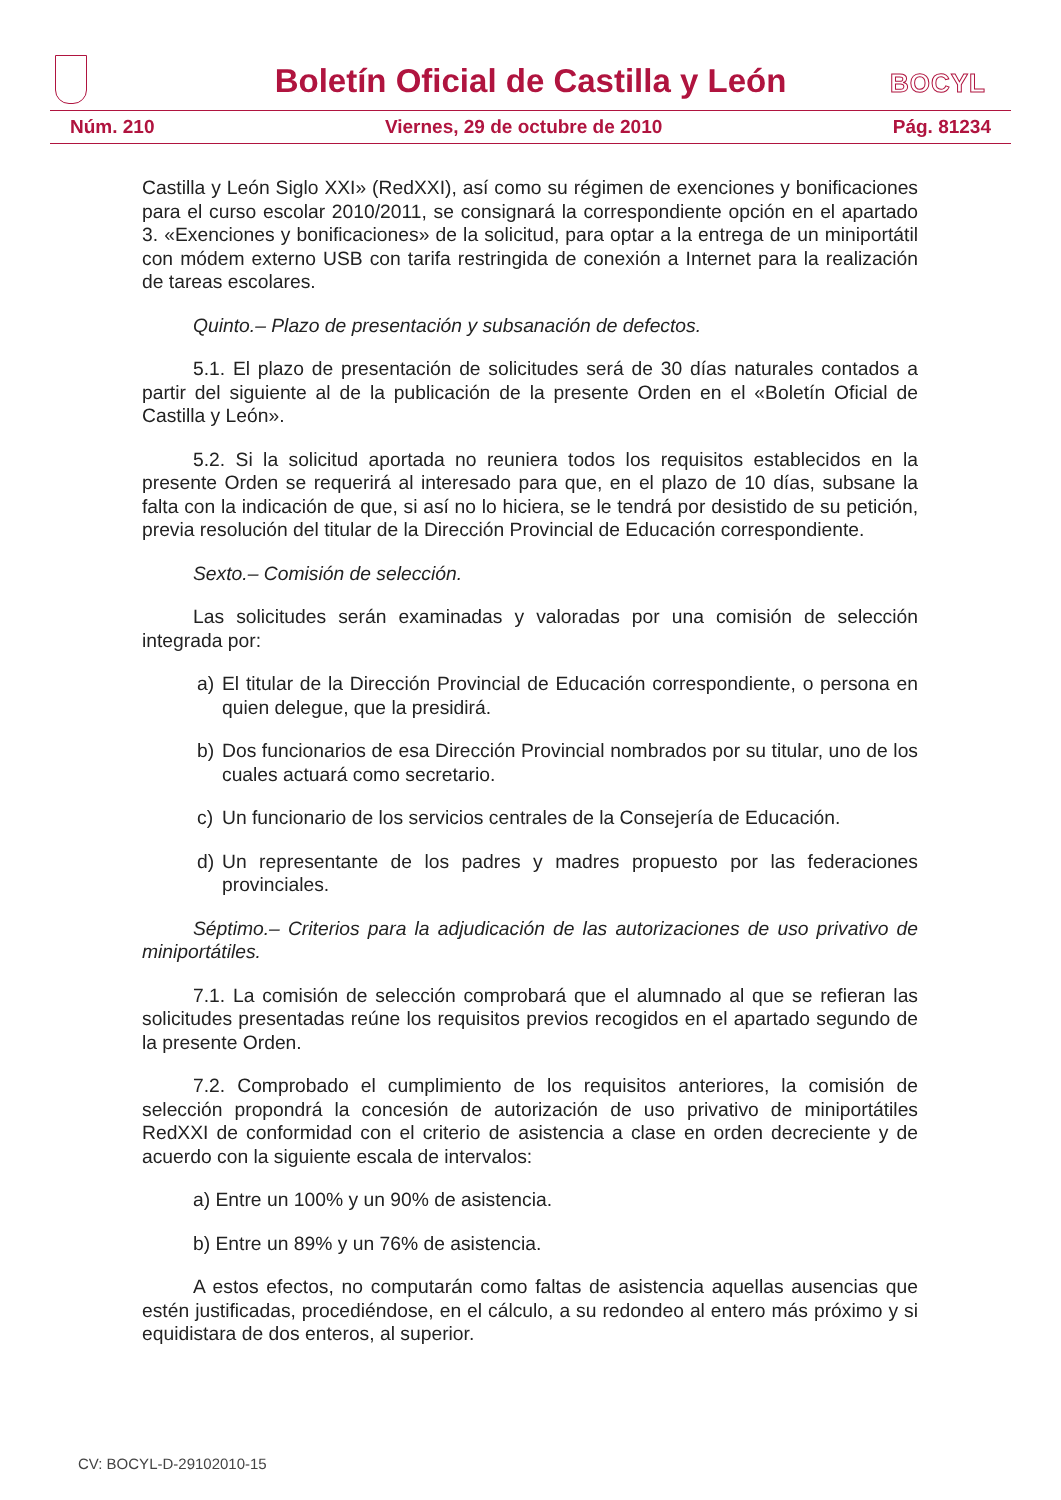Boletín Oficial de Castilla y León
BOCYL
Núm. 210 Viernes, 29 de octubre de 2010 Pág. 81234
Castilla y León Siglo XXI» (RedXXI), así como su régimen de exenciones y bonificaciones para el curso escolar 2010/2011, se consignará la correspondiente opción en el apartado 3. «Exenciones y bonificaciones» de la solicitud, para optar a la entrega de un miniportátil con módem externo USB con tarifa restringida de conexión a Internet para la realización de tareas escolares.
Quinto.– Plazo de presentación y subsanación de defectos.
5.1. El plazo de presentación de solicitudes será de 30 días naturales contados a partir del siguiente al de la publicación de la presente Orden en el «Boletín Oficial de Castilla y León».
5.2. Si la solicitud aportada no reuniera todos los requisitos establecidos en la presente Orden se requerirá al interesado para que, en el plazo de 10 días, subsane la falta con la indicación de que, si así no lo hiciera, se le tendrá por desistido de su petición, previa resolución del titular de la Dirección Provincial de Educación correspondiente.
Sexto.– Comisión de selección.
Las solicitudes serán examinadas y valoradas por una comisión de selección integrada por:
a) El titular de la Dirección Provincial de Educación correspondiente, o persona en quien delegue, que la presidirá.
b) Dos funcionarios de esa Dirección Provincial nombrados por su titular, uno de los cuales actuará como secretario.
c) Un funcionario de los servicios centrales de la Consejería de Educación.
d) Un representante de los padres y madres propuesto por las federaciones provinciales.
Séptimo.– Criterios para la adjudicación de las autorizaciones de uso privativo de miniportátiles.
7.1. La comisión de selección comprobará que el alumnado al que se refieran las solicitudes presentadas reúne los requisitos previos recogidos en el apartado segundo de la presente Orden.
7.2. Comprobado el cumplimiento de los requisitos anteriores, la comisión de selección propondrá la concesión de autorización de uso privativo de miniportátiles RedXXI de conformidad con el criterio de asistencia a clase en orden decreciente y de acuerdo con la siguiente escala de intervalos:
a) Entre un 100% y un 90% de asistencia.
b) Entre un 89% y un 76% de asistencia.
A estos efectos, no computarán como faltas de asistencia aquellas ausencias que estén justificadas, procediéndose, en el cálculo, a su redondeo al entero más próximo y si equidistara de dos enteros, al superior.
CV: BOCYL-D-29102010-15